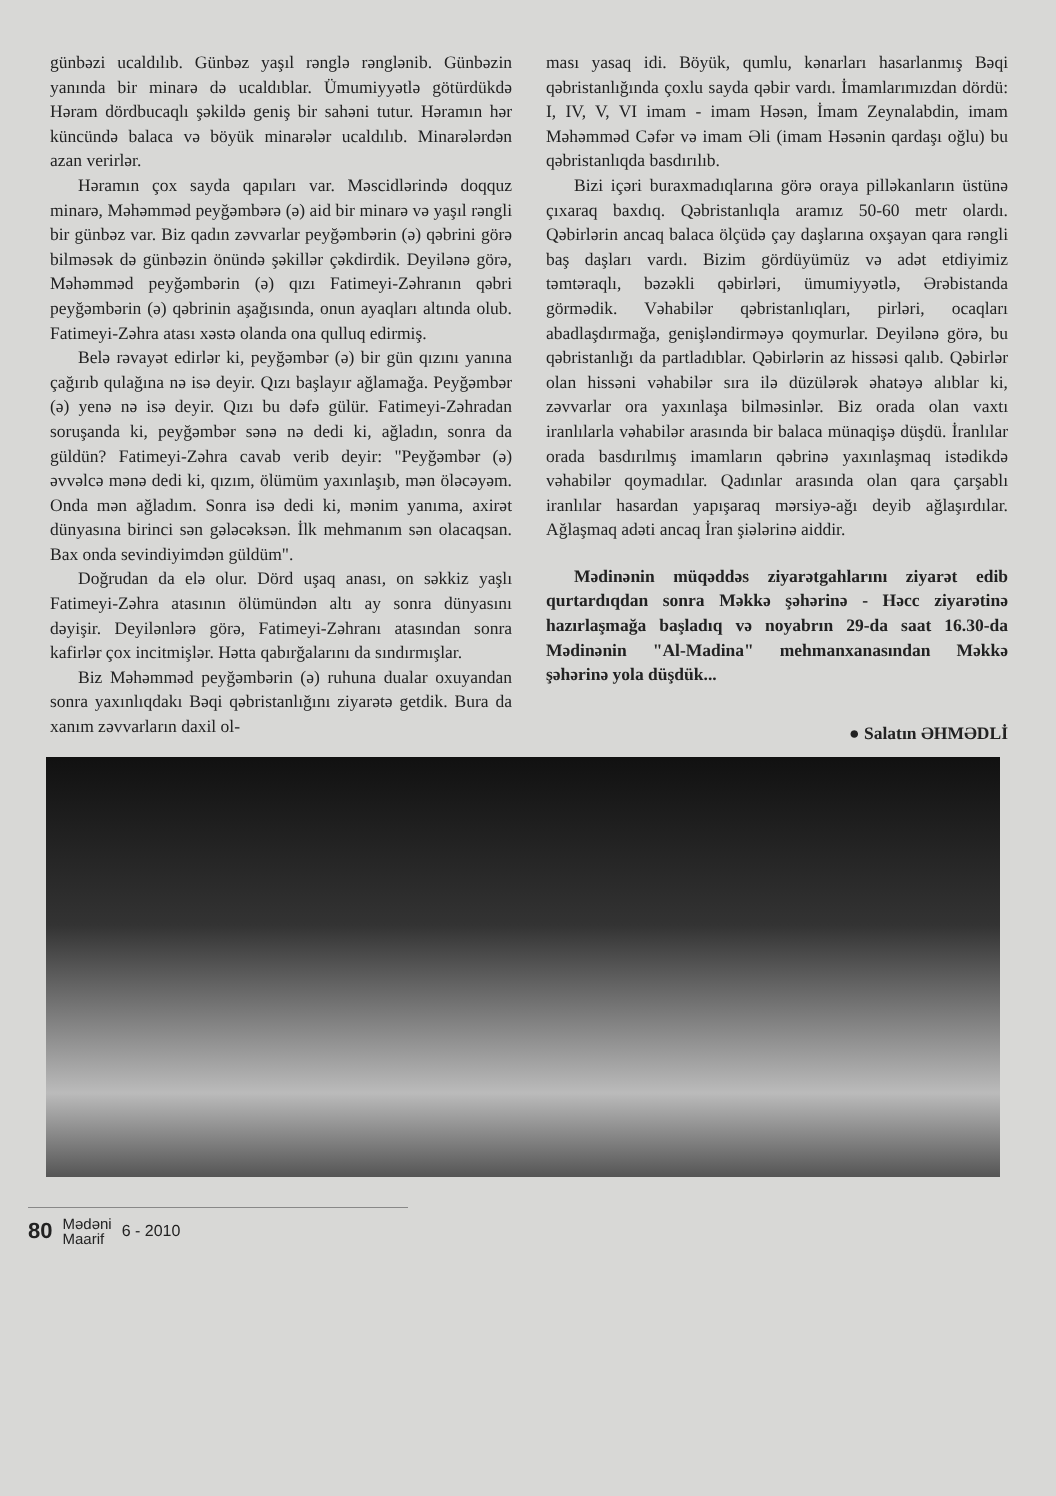günbəzi ucaldılıb. Günbəz yaşıl rənglə rənglənib. Günbəzin yanında bir minarə də ucaldıblar. Ümumiyyətlə götürdükdə Həram dördbucaqlı şəkildə geniş bir sahəni tutur. Həramın hər küncündə balaca və böyük minarələr ucaldılıb. Minarələrdən azan verirlər.
Həramın çox sayda qapıları var. Məscidlərində doqquz minarə, Məhəmməd peyğəmbərə (ə) aid bir minarə və yaşıl rəngli bir günbəz var. Biz qadın zəvvarlar peyğəmbərin (ə) qəbrini görə bilməsək də günbəzin önündə şəkillər çəkdirdik. Deyilənə görə, Məhəmməd peyğəmbərin (ə) qızı Fatimeyi-Zəhranın qəbri peyğəmbərin (ə) qəbrinin aşağısında, onun ayaqları altında olub. Fatimeyi-Zəhra atası xəstə olanda ona qulluq edirmiş.
Belə rəvayət edirlər ki, peyğəmbər (ə) bir gün qızını yanına çağırıb qulağına nə isə deyir. Qızı başlayır ağlamağa. Peyğəmbər (ə) yenə nə isə deyir. Qızı bu dəfə gülür. Fatimeyi-Zəhradan soruşanda ki, peyğəmbər sənə nə dedi ki, ağladın, sonra da güldün? Fatimeyi-Zəhra cavab verib deyir: "Peyğəmbər (ə) əvvəlcə mənə dedi ki, qızım, ölümüm yaxınlaşıb, mən öləcəyəm. Onda mən ağladım. Sonra isə dedi ki, mənim yanıma, axirət dünyasına birinci sən gələcəksən. İlk mehmanım sən olacaqsan. Bax onda sevindiyimdən güldüm".
Doğrudan da elə olur. Dörd uşaq anası, on səkkiz yaşlı Fatimeyi-Zəhra atasının ölümündən altı ay sonra dünyasını dəyişir. Deyilənlərə görə, Fatimeyi-Zəhranı atasından sonra kafirlər çox incitmişlər. Hətta qabırğalarını da sındırmışlar.
Biz Məhəmməd peyğəmbərin (ə) ruhuna dualar oxuyandan sonra yaxınlıqdakı Bəqi qəbristanlığını ziyarətə getdik. Bura da xanım zəvvarların daxil ol-
ması yasaq idi. Böyük, qumlu, kənarları hasarlanmış Bəqi qəbristanlığında çoxlu sayda qəbir vardı. İmamlarımızdan dördü: I, IV, V, VI imam - imam Həsən, İmam Zeynalabdin, imam Məhəmməd Cəfər və imam Əli (imam Həsənin qardaşı oğlu) bu qəbristanlıqda basdırılıb.
Bizi içəri buraxmadıqlarına görə oraya pilləkanların üstünə çıxaraq baxdıq. Qəbristanlıqla aramız 50-60 metr olardı. Qəbirlərin ancaq balaca ölçüdə çay daşlarına oxşayan qara rəngli baş daşları vardı. Bizim gördüyümüz və adət etdiyimiz təmtəraqlı, bəzəkli qəbirləri, ümumiyyətlə, Ərəbistanda görmədik. Vəhabilər qəbristanlıqları, pirləri, ocaqları abadlaşdırmağa, genişləndirməyə qoymurlar. Deyilənə görə, bu qəbristanlığı da partladıblar. Qəbirlərin az hissəsi qalıb. Qəbirlər olan hissəni vəhabilər sıra ilə düzülərək əhatəyə alıblar ki, zəvvarlar ora yaxınlaşa bilməsinlər. Biz orada olan vaxtı iranlılarla vəhabilər arasında bir balaca münaqişə düşdü. İranlılar orada basdırılmış imamların qəbrinə yaxınlaşmaq istədikdə vəhabilər qoymadılar. Qadınlar arasında olan qara çarşablı iranlılar hasardan yapışaraq mərsiyə-ağı deyib ağlaşırdılar. Ağlaşmaq adəti ancaq İran şiələrinə aiddir.
Mədinənin müqəddəs ziyarətgahlarını ziyarət edib qurtardıqdan sonra Məkkə şəhərinə - Həcc ziyarətinə hazırlaşmağa başladıq və noyabrın 29-da saat 16.30-da Mədinənin "Al-Madina" mehmanxanasından Məkkə şəhərinə yola düşdük...
● Salatın ƏHMƏDLİ
80 Mədəni
Maarif 6 - 2010